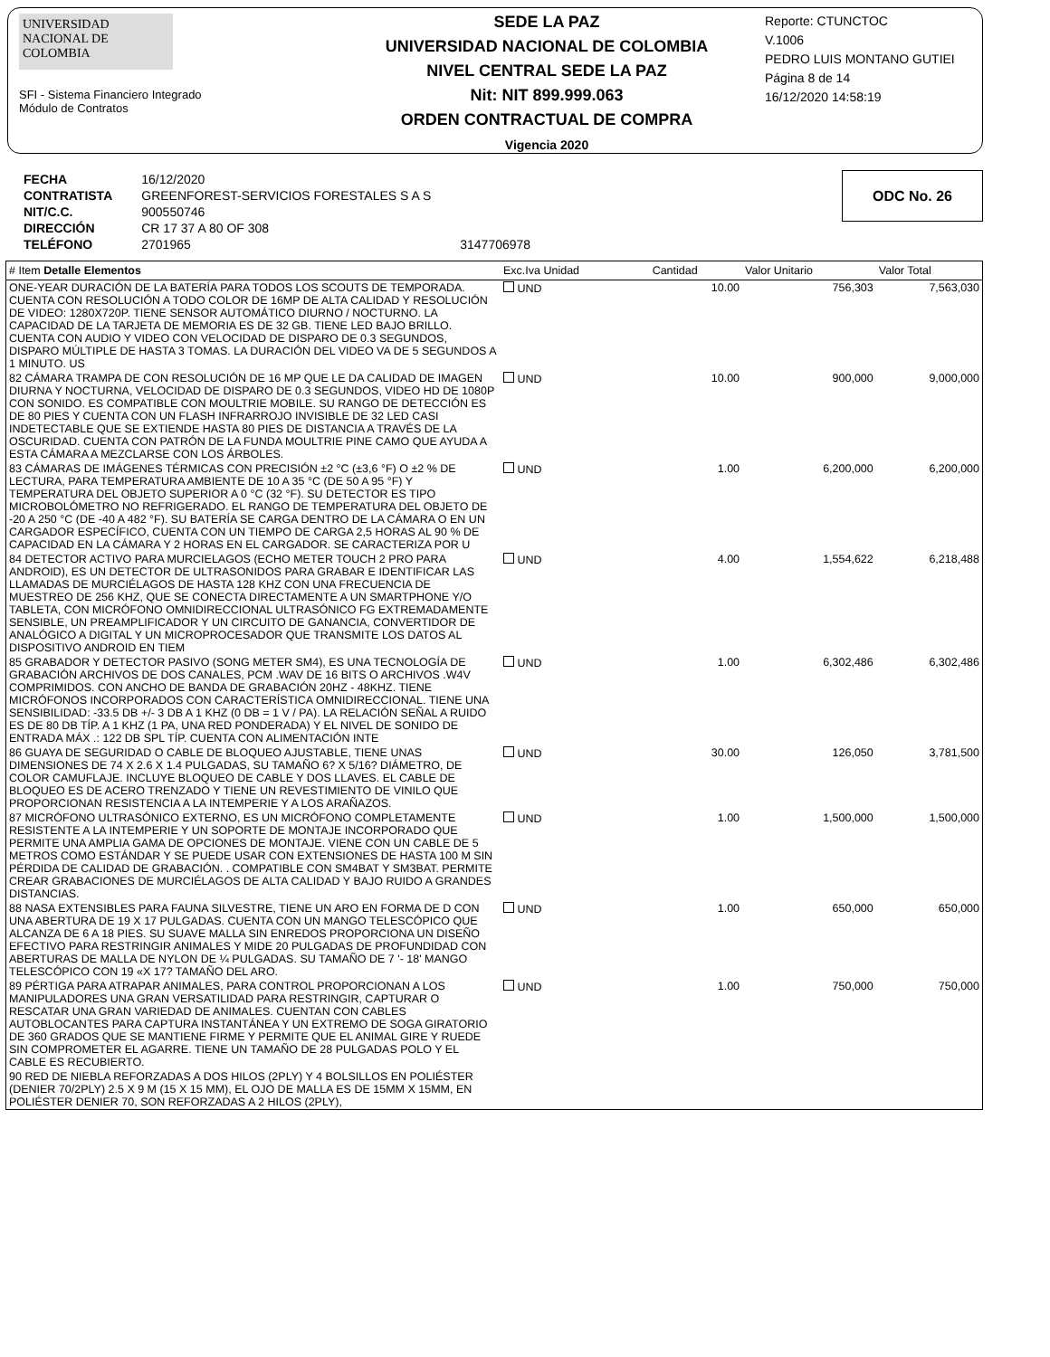UNIVERSIDAD NACIONAL DE COLOMBIA
SFI - Sistema Financiero Integrado
Módulo de Contratos
SEDE LA PAZ
UNIVERSIDAD NACIONAL DE COLOMBIA
NIVEL CENTRAL SEDE LA PAZ
Nit: NIT 899.999.063
ORDEN CONTRACTUAL DE COMPRA
Vigencia 2020
Reporte: CTUNCTOC
V.1006
PEDRO LUIS MONTANO GUTIEI
Página 8 de 14
16/12/2020 14:58:19
| FECHA | 16/12/2020 | |
| CONTRATISTA | GREENFOREST-SERVICIOS FORESTALES S A S | |
| NIT/C.C. | 900550746 | |
| DIRECCIÓN | CR 17 37 A 80 OF 308 | |
| TELÉFONO | 2701965 | 3147706978 |
ODC No. 26
| # Item Detalle Elementos | Exc.Iva Unidad | Cantidad | Valor Unitario | Valor Total |
| --- | --- | --- | --- | --- |
| ONE-YEAR DURACIÓN DE LA BATERÍA PARA TODOS LOS SCOUTS DE TEMPORADA. CUENTA CON RESOLUCIÓN A TODO COLOR DE 16MP DE ALTA CALIDAD Y RESOLUCIÓN DE VIDEO: 1280X720P. TIENE SENSOR AUTOMÁTICO DIURNO / NOCTURNO. LA CAPACIDAD DE LA TARJETA DE MEMORIA ES DE 32 GB. TIENE LED BAJO BRILLO. CUENTA CON AUDIO Y VIDEO CON VELOCIDAD DE DISPARO DE 0.3 SEGUNDOS, DISPARO MÚLTIPLE DE HASTA 3 TOMAS. LA DURACIÓN DEL VIDEO VA DE 5 SEGUNDOS A 1 MINUTO. US | UND | 10.00 | 756,303 | 7,563,030 |
| 82 CÁMARA TRAMPA DE CON RESOLUCIÓN DE 16 MP QUE LE DA CALIDAD DE IMAGEN DIURNA Y NOCTURNA, VELOCIDAD DE DISPARO DE 0.3 SEGUNDOS, VIDEO HD DE 1080P CON SONIDO. ES COMPATIBLE CON MOULTRIE MOBILE. SU RANGO DE DETECCIÓN ES DE 80 PIES Y CUENTA CON UN FLASH INFRARROJO INVISIBLE DE 32 LED CASI INDETECTABLE QUE SE EXTIENDE HASTA 80 PIES DE DISTANCIA A TRAVÉS DE LA OSCURIDAD. CUENTA CON PATRÓN DE LA FUNDA MOULTRIE PINE CAMO QUE AYUDA A ESTA CÁMARA A MEZCLARSE CON LOS ÁRBOLES. | UND | 10.00 | 900,000 | 9,000,000 |
| 83 CÁMARAS DE IMÁGENES TÉRMICAS CON PRECISIÓN ±2 °C (±3,6 °F) O ±2 % DE LECTURA, PARA TEMPERATURA AMBIENTE DE 10 A 35 °C (DE 50 A 95 °F) Y TEMPERATURA DEL OBJETO SUPERIOR A 0 °C (32 °F). SU DETECTOR ES TIPO MICROBOLÓMETRO NO REFRIGERADO. EL RANGO DE TEMPERATURA DEL OBJETO DE -20 A 250 °C (DE -40 A 482 °F). SU BATERÍA SE CARGA DENTRO DE LA CÁMARA O EN UN CARGADOR ESPECÍFICO, CUENTA CON UN TIEMPO DE CARGA 2,5 HORAS AL 90 % DE CAPACIDAD EN LA CÁMARA Y 2 HORAS EN EL CARGADOR. SE CARACTERIZA POR U | UND | 1.00 | 6,200,000 | 6,200,000 |
| 84 DETECTOR ACTIVO PARA MURCIELAGOS (ECHO METER TOUCH 2 PRO PARA ANDROID), ES UN DETECTOR DE ULTRASONIDOS PARA GRABAR E IDENTIFICAR LAS LLAMADAS DE MURCIÉLAGOS DE HASTA 128 KHZ CON UNA FRECUENCIA DE MUESTREO DE 256 KHZ, QUE SE CONECTA DIRECTAMENTE A UN SMARTPHONE Y/O TABLETA, CON MICRÓFONO OMNIDIRECCIONAL ULTRASÓNICO FG EXTREMADAMENTE SENSIBLE, UN PREAMPLIFICADOR Y UN CIRCUITO DE GANANCIA, CONVERTIDOR DE ANALÓGICO A DIGITAL Y UN MICROPROCESADOR QUE TRANSMITE LOS DATOS AL DISPOSITIVO ANDROID EN TIEM | UND | 4.00 | 1,554,622 | 6,218,488 |
| 85 GRABADOR Y DETECTOR PASIVO (SONG METER SM4), ES UNA TECNOLOGÍA DE GRABACIÓN ARCHIVOS DE DOS CANALES, PCM .WAV DE 16 BITS O ARCHIVOS .W4V COMPRIMIDOS. CON ANCHO DE BANDA DE GRABACIÓN 20HZ - 48KHZ. TIENE MICRÓFONOS INCORPORADOS CON CARACTERÍSTICA OMNIDIRECCIONAL. TIENE UNA SENSIBILIDAD: -33.5 DB +/- 3 DB A 1 KHZ (0 DB = 1 V / PA). LA RELACIÓN SEÑAL A RUIDO ES DE 80 DB TÍP. A 1 KHZ (1 PA, UNA RED PONDERADA) Y EL NIVEL DE SONIDO DE ENTRADA MÁX .: 122 DB SPL TÍP. CUENTA CON ALIMENTACIÓN INTE | UND | 1.00 | 6,302,486 | 6,302,486 |
| 86 GUAYA DE SEGURIDAD O CABLE DE BLOQUEO AJUSTABLE, TIENE UNAS DIMENSIONES DE 74 X 2.6 X 1.4 PULGADAS, SU TAMAÑO 6? X 5/16? DIÁMETRO, DE COLOR CAMUFLAJE. INCLUYE BLOQUEO DE CABLE Y DOS LLAVES. EL CABLE DE BLOQUEO ES DE ACERO TRENZADO Y TIENE UN REVESTIMIENTO DE VINILO QUE PROPORCIONAN RESISTENCIA A LA INTEMPERIE Y A LOS ARAÑAZOS. | UND | 30.00 | 126,050 | 3,781,500 |
| 87 MICRÓFONO ULTRASÓNICO EXTERNO, ES UN MICRÓFONO COMPLETAMENTE RESISTENTE A LA INTEMPERIE Y UN SOPORTE DE MONTAJE INCORPORADO QUE PERMITE UNA AMPLIA GAMA DE OPCIONES DE MONTAJE. VIENE CON UN CABLE DE 5 METROS COMO ESTÁNDAR Y SE PUEDE USAR CON EXTENSIONES DE HASTA 100 M SIN PÉRDIDA DE CALIDAD DE GRABACIÓN. . COMPATIBLE CON SM4BAT Y SM3BAT. PERMITE CREAR GRABACIONES DE MURCIÉLAGOS DE ALTA CALIDAD Y BAJO RUIDO A GRANDES DISTANCIAS. | UND | 1.00 | 1,500,000 | 1,500,000 |
| 88 NASA EXTENSIBLES PARA FAUNA SILVESTRE, TIENE UN ARO EN FORMA DE D CON UNA ABERTURA DE 19 X 17 PULGADAS. CUENTA CON UN MANGO TELESCÓPICO QUE ALCANZA DE 6 A 18 PIES. SU SUAVE MALLA SIN ENREDOS PROPORCIONA UN DISEÑO EFECTIVO PARA RESTRINGIR ANIMALES Y MIDE 20 PULGADAS DE PROFUNDIDAD CON ABERTURAS DE MALLA DE NYLON DE ¼ PULGADAS. SU TAMAÑO DE 7 '- 18' MANGO TELESCÓPICO CON 19 «X 17? TAMAÑO DEL ARO. | UND | 1.00 | 650,000 | 650,000 |
| 89 PÉRTIGA PARA ATRAPAR ANIMALES, PARA CONTROL PROPORCIONAN A LOS MANIPULADORES UNA GRAN VERSATILIDAD PARA RESTRINGIR, CAPTURAR O RESCATAR UNA GRAN VARIEDAD DE ANIMALES. CUENTAN CON CABLES AUTOBLOCANTES PARA CAPTURA INSTANTÁNEA Y UN EXTREMO DE SOGA GIRATORIO DE 360 GRADOS QUE SE MANTIENE FIRME Y PERMITE QUE EL ANIMAL GIRE Y RUEDE SIN COMPROMETER EL AGARRE. TIENE UN TAMAÑO DE 28 PULGADAS POLO Y EL CABLE ES RECUBIERTO. | UND | 1.00 | 750,000 | 750,000 |
| 90 RED DE NIEBLA REFORZADAS A DOS HILOS (2PLY) Y 4 BOLSILLOS EN POLIÉSTER (DENIER 70/2PLY) 2.5 X 9 M (15 X 15 MM), EL OJO DE MALLA ES DE 15MM X 15MM, EN POLIÉSTER DENIER 70, SON REFORZADAS A 2 HILOS (2PLY), | | | | |